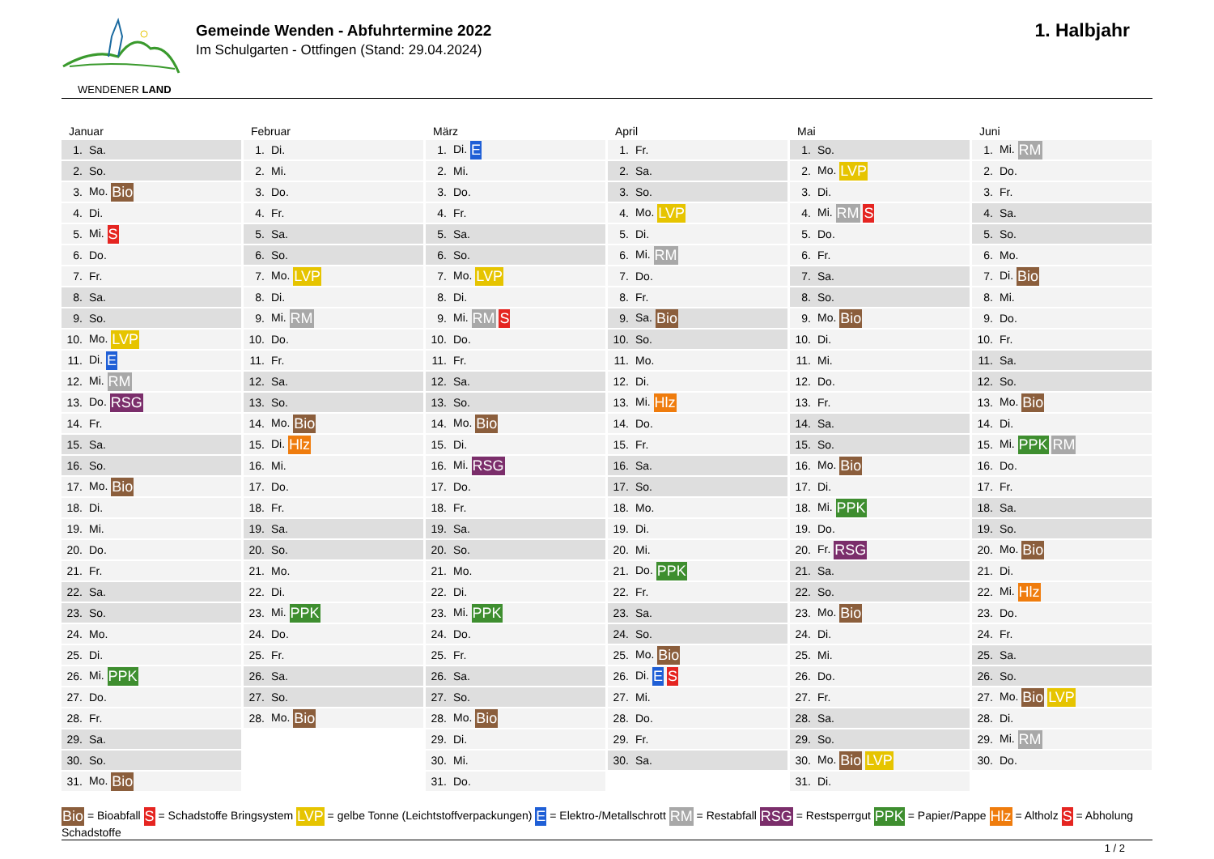WENDENER LAND
Gemeinde Wenden - Abfuhrtermine 2022
Im Schulgarten - Ottfingen (Stand: 29.04.2024)
1. Halbjahr
Januar
| 1. | Sa. |
| 2. | So. |
| 3. | Mo. Bio |
| 4. | Di. |
| 5. | Mi. S |
| 6. | Do. |
| 7. | Fr. |
| 8. | Sa. |
| 9. | So. |
| 10. | Mo. LVP |
| 11. | Di. E |
| 12. | Mi. RM |
| 13. | Do. RSG |
| 14. | Fr. |
| 15. | Sa. |
| 16. | So. |
| 17. | Mo. Bio |
| 18. | Di. |
| 19. | Mi. |
| 20. | Do. |
| 21. | Fr. |
| 22. | Sa. |
| 23. | So. |
| 24. | Mo. |
| 25. | Di. |
| 26. | Mi. PPK |
| 27. | Do. |
| 28. | Fr. |
| 29. | Sa. |
| 30. | So. |
| 31. | Mo. Bio |
Februar
| 1. | Di. |
| 2. | Mi. |
| 3. | Do. |
| 4. | Fr. |
| 5. | Sa. |
| 6. | So. |
| 7. | Mo. LVP |
| 8. | Di. |
| 9. | Mi. RM |
| 10. | Do. |
| 11. | Fr. |
| 12. | Sa. |
| 13. | So. |
| 14. | Mo. Bio |
| 15. | Di. Hlz |
| 16. | Mi. |
| 17. | Do. |
| 18. | Fr. |
| 19. | Sa. |
| 20. | So. |
| 21. | Mo. |
| 22. | Di. |
| 23. | Mi. PPK |
| 24. | Do. |
| 25. | Fr. |
| 26. | Sa. |
| 27. | So. |
| 28. | Mo. Bio |
März
| 1. | Di. E |
| 2. | Mi. |
| 3. | Do. |
| 4. | Fr. |
| 5. | Sa. |
| 6. | So. |
| 7. | Mo. LVP |
| 8. | Di. |
| 9. | Mi. RM S |
| 10. | Do. |
| 11. | Fr. |
| 12. | Sa. |
| 13. | So. |
| 14. | Mo. Bio |
| 15. | Di. |
| 16. | Mi. RSG |
| 17. | Do. |
| 18. | Fr. |
| 19. | Sa. |
| 20. | So. |
| 21. | Mo. |
| 22. | Di. |
| 23. | Mi. PPK |
| 24. | Do. |
| 25. | Fr. |
| 26. | Sa. |
| 27. | So. |
| 28. | Mo. Bio |
| 29. | Di. |
| 30. | Mi. |
| 31. | Do. |
April
| 1. | Fr. |
| 2. | Sa. |
| 3. | So. |
| 4. | Mo. LVP |
| 5. | Di. |
| 6. | Mi. RM |
| 7. | Do. |
| 8. | Fr. |
| 9. | Sa. Bio |
| 10. | So. |
| 11. | Mo. |
| 12. | Di. |
| 13. | Mi. Hlz |
| 14. | Do. |
| 15. | Fr. |
| 16. | Sa. |
| 17. | So. |
| 18. | Mo. |
| 19. | Di. |
| 20. | Mi. |
| 21. | Do. PPK |
| 22. | Fr. |
| 23. | Sa. |
| 24. | So. |
| 25. | Mo. Bio |
| 26. | Di. E S |
| 27. | Mi. |
| 28. | Do. |
| 29. | Fr. |
| 30. | Sa. |
Mai
| 1. | So. |
| 2. | Mo. LVP |
| 3. | Di. |
| 4. | Mi. RM S |
| 5. | Do. |
| 6. | Fr. |
| 7. | Sa. |
| 8. | So. |
| 9. | Mo. Bio |
| 10. | Di. |
| 11. | Mi. |
| 12. | Do. |
| 13. | Fr. |
| 14. | Sa. |
| 15. | So. |
| 16. | Mo. Bio |
| 17. | Di. |
| 18. | Mi. PPK |
| 19. | Do. |
| 20. | Fr. RSG |
| 21. | Sa. |
| 22. | So. |
| 23. | Mo. Bio |
| 24. | Di. |
| 25. | Mi. |
| 26. | Do. |
| 27. | Fr. |
| 28. | Sa. |
| 29. | So. |
| 30. | Mo. Bio LVP |
| 31. | Di. |
Juni
| 1. | Mi. RM |
| 2. | Do. |
| 3. | Fr. |
| 4. | Sa. |
| 5. | So. |
| 6. | Mo. |
| 7. | Di. Bio |
| 8. | Mi. |
| 9. | Do. |
| 10. | Fr. |
| 11. | Sa. |
| 12. | So. |
| 13. | Mo. Bio |
| 14. | Di. |
| 15. | Mi. PPK RM |
| 16. | Do. |
| 17. | Fr. |
| 18. | Sa. |
| 19. | So. |
| 20. | Mo. Bio |
| 21. | Di. |
| 22. | Mi. Hlz |
| 23. | Do. |
| 24. | Fr. |
| 25. | Sa. |
| 26. | So. |
| 27. | Mo. Bio LVP |
| 28. | Di. |
| 29. | Mi. RM |
| 30. | Do. |
Bio = Bioabfall S = Schadstoffe Bringsystem LVP = gelbe Tonne (Leichtstoffverpackungen) E = Elektro-/Metallschrott RM = Restabfall RSG = Restsperrgut PPK = Papier/Pappe Hlz = Altholz S = Abholung Schadstoffe
1 / 2